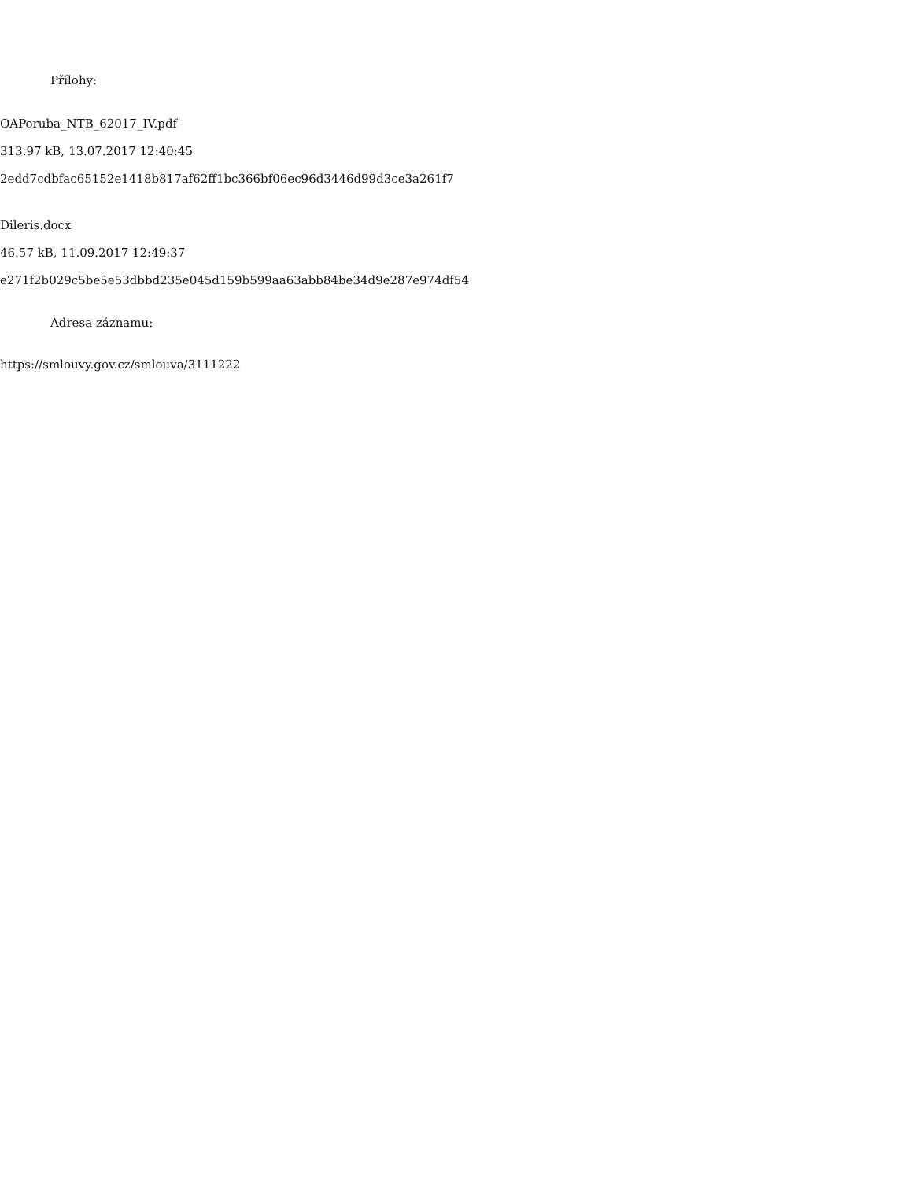Přílohy:
OAPoruba_NTB_62017_IV.pdf
313.97 kB, 13.07.2017 12:40:45
2edd7cdbfac65152e1418b817af62ff1bc366bf06ec96d3446d99d3ce3a261f7
Dileris.docx
46.57 kB, 11.09.2017 12:49:37
e271f2b029c5be5e53dbbd235e045d159b599aa63abb84be34d9e287e974df54
Adresa záznamu:
https://smlouvy.gov.cz/smlouva/3111222